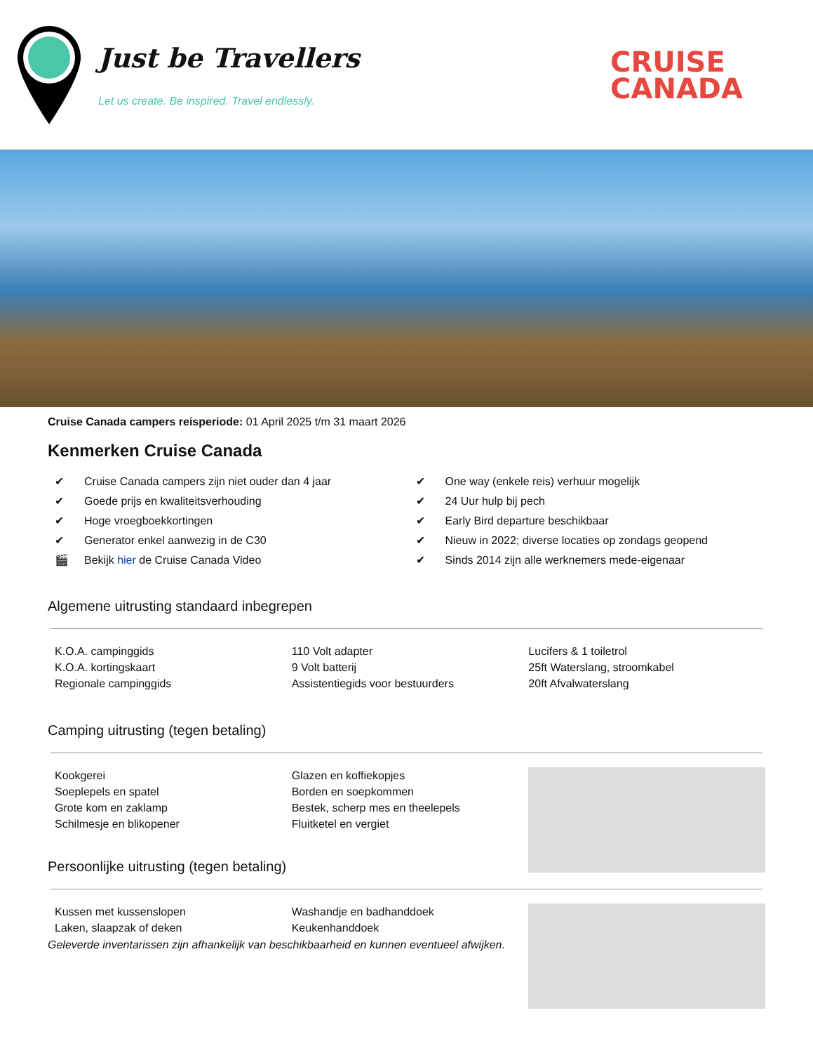Just be Travellers
Let us create. Be inspired. Travel endlessly.
CRUISE
CANADA
Cruise Canada campers reisperiode: 01 April 2025 t/m 31 maart 2026
Kenmerken Cruise Canada
✔ Cruise Canada campers zijn niet ouder dan 4 jaar
✔ Goede prijs en kwaliteitsverhouding
✔ Hoge vroegboekkortingen
✔ Generator enkel aanwezig in de C30
🎬 Bekijk hier de Cruise Canada Video
✔ One way (enkele reis) verhuur mogelijk
✔ 24 Uur hulp bij pech
✔ Early Bird departure beschikbaar
✔ Nieuw in 2022; diverse locaties op zondags geopend
✔ Sinds 2014 zijn alle werknemers mede-eigenaar
Algemene uitrusting standaard inbegrepen
K.O.A. campinggids
K.O.A. kortingskaart
Regionale campinggids
110 Volt adapter
9 Volt batterij
Assistentiegids voor bestuurders
Lucifers & 1 toiletrol
25ft Waterslang, stroomkabel
20ft Afvalwaterslang
Camping uitrusting (tegen betaling)
Kookgerei
Soeplepels en spatel
Grote kom en zaklamp
Schilmesje en blikopener
Glazen en koffiekopjes
Borden en soepkommen
Bestek, scherp mes en theelepels
Fluitketel en vergiet
Persoonlijke uitrusting (tegen betaling)
Kussen met kussenslopen
Laken, slaapzak of deken
Washandje en badhanddoek
Keukenhanddoek
Geleverde inventarissen zijn afhankelijk van beschikbaarheid en kunnen eventueel afwijken.